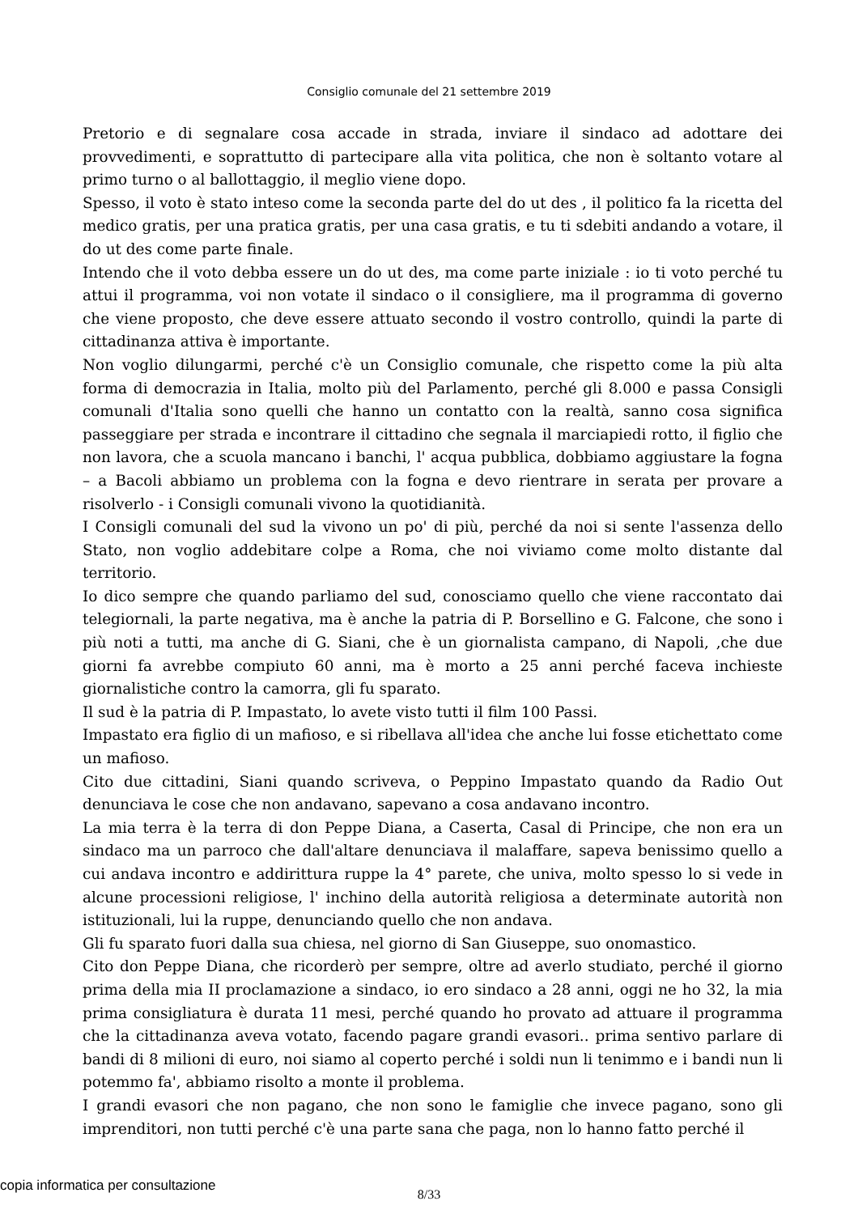Consiglio comunale del 21 settembre 2019
Pretorio e di segnalare cosa accade in strada, inviare il sindaco ad adottare dei provvedimenti, e soprattutto di partecipare alla vita politica, che non è soltanto votare al primo turno o al ballottaggio, il meglio viene dopo.
Spesso, il voto è stato inteso come la seconda parte del do ut des , il politico fa la ricetta del medico gratis, per una pratica gratis, per una casa gratis, e tu ti sdebiti andando a votare, il do ut des come parte finale.
Intendo che il voto debba essere un do ut des, ma come parte iniziale : io ti voto perché tu attui il programma, voi non votate il sindaco o il consigliere, ma il programma di governo che viene proposto, che deve essere attuato secondo il vostro controllo, quindi la parte di cittadinanza attiva è importante.
Non voglio dilungarmi, perché c'è un Consiglio comunale, che rispetto come la più alta forma di democrazia in Italia, molto più del Parlamento, perché gli 8.000 e passa Consigli comunali d'Italia sono quelli che hanno un contatto con la realtà, sanno cosa significa passeggiare per strada e incontrare il cittadino che segnala il marciapiedi rotto, il figlio che non lavora, che a scuola mancano i banchi, l' acqua pubblica, dobbiamo aggiustare la fogna – a Bacoli abbiamo un problema con la fogna e devo rientrare in serata per provare a risolverlo - i Consigli comunali vivono la quotidianità.
I Consigli comunali del sud la vivono un po' di più, perché da noi si sente l'assenza dello Stato, non voglio addebitare colpe a Roma, che noi viviamo come molto distante dal territorio.
Io dico sempre che quando parliamo del sud, conosciamo quello che viene raccontato dai telegiornali, la parte negativa, ma è anche la patria di P. Borsellino e G. Falcone, che sono i più noti a tutti, ma anche di G. Siani, che è un giornalista campano, di Napoli, ,che due giorni fa avrebbe compiuto 60 anni, ma è morto a 25 anni perché faceva inchieste giornalistiche contro la camorra, gli fu sparato.
Il sud è la patria di P. Impastato, lo avete visto tutti il film 100 Passi.
Impastato era figlio di un mafioso, e si ribellava all'idea che anche lui fosse etichettato come un mafioso.
Cito due cittadini, Siani quando scriveva, o Peppino Impastato quando da Radio Out denunciava le cose che non andavano, sapevano a cosa andavano incontro.
La mia terra è la terra di don Peppe Diana, a Caserta, Casal di Principe, che non era un sindaco ma un parroco che dall'altare denunciava il malaffare, sapeva benissimo quello a cui andava incontro e addirittura ruppe la 4° parete, che univa, molto spesso lo si vede in alcune processioni religiose, l' inchino della autorità religiosa a determinate autorità non istituzionali, lui la ruppe, denunciando quello che non andava.
Gli fu sparato fuori dalla sua chiesa, nel giorno di San Giuseppe, suo onomastico.
Cito don Peppe Diana, che ricorderò per sempre, oltre ad averlo studiato, perché il giorno prima della mia II proclamazione a sindaco, io ero sindaco a 28 anni, oggi ne ho 32, la mia prima consigliatura è durata 11 mesi, perché quando ho provato ad attuare il programma che la cittadinanza aveva votato, facendo pagare grandi evasori.. prima sentivo parlare di bandi di 8 milioni di euro, noi siamo al coperto perché i soldi nun li tenimmo e i bandi nun li potemmo fa', abbiamo risolto a monte il problema.
I grandi evasori che non pagano, che non sono le famiglie che invece pagano, sono gli imprenditori, non tutti perché c'è una parte sana che paga, non lo hanno fatto perché il
8/33
copia informatica per consultazione